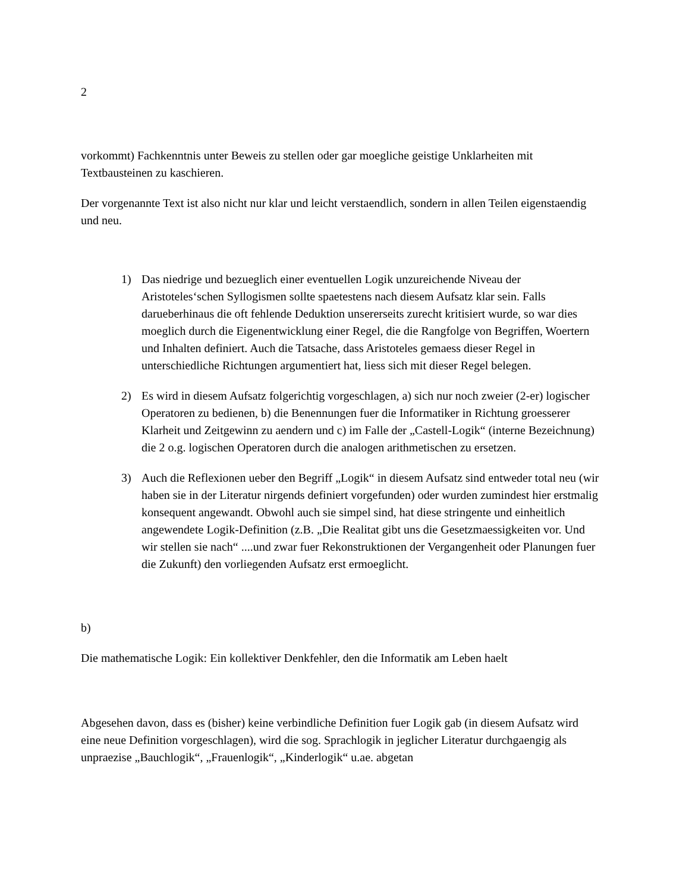2
vorkommt) Fachkenntnis unter Beweis zu stellen oder gar moegliche geistige Unklarheiten mit Textbausteinen zu kaschieren.
Der vorgenannte Text ist also nicht nur klar und leicht verstaendlich, sondern in allen Teilen eigenstaendig und neu.
1) Das niedrige und bezueglich einer eventuellen Logik unzureichende Niveau der Aristoteles‘schen Syllogismen sollte spaetestens nach diesem Aufsatz klar sein. Falls darueberhinaus die oft fehlende Deduktion unsererseits zurecht kritisiert wurde, so war dies moeglich durch die Eigenentwicklung einer Regel, die die Rangfolge von Begriffen, Woertern und Inhalten definiert. Auch die Tatsache, dass Aristoteles gemaess dieser Regel in unterschiedliche Richtungen argumentiert hat, liess sich mit dieser Regel belegen.
2) Es wird in diesem Aufsatz folgerichtig vorgeschlagen, a) sich nur noch zweier (2-er) logischer Operatoren zu bedienen, b) die Benennungen fuer die Informatiker in Richtung groesserer Klarheit und Zeitgewinn zu aendern und c) im Falle der „Castell-Logik“ (interne Bezeichnung) die 2 o.g. logischen Operatoren durch die analogen arithmetischen zu ersetzen.
3) Auch die Reflexionen ueber den Begriff „Logik“ in diesem Aufsatz sind entweder total neu (wir haben sie in der Literatur nirgends definiert vorgefunden) oder wurden zumindest hier erstmalig konsequent angewandt. Obwohl auch sie simpel sind, hat diese stringente und einheitlich angewendete Logik-Definition (z.B. „Die Realitat gibt uns die Gesetzmaessigkeiten vor. Und wir stellen sie nach“ ....und zwar fuer Rekonstruktionen der Vergangenheit oder Planungen fuer die Zukunft) den vorliegenden Aufsatz erst ermoeglicht.
b)
Die mathematische Logik: Ein kollektiver Denkfehler, den die Informatik am Leben haelt
Abgesehen davon, dass es (bisher) keine verbindliche Definition fuer Logik gab (in diesem Aufsatz wird eine neue Definition vorgeschlagen), wird die sog. Sprachlogik in jeglicher Literatur durchgaengig als unpraezise „Bauchlogik“, „Frauenlogik“, „Kinderlogik“ u.ae. abgetan